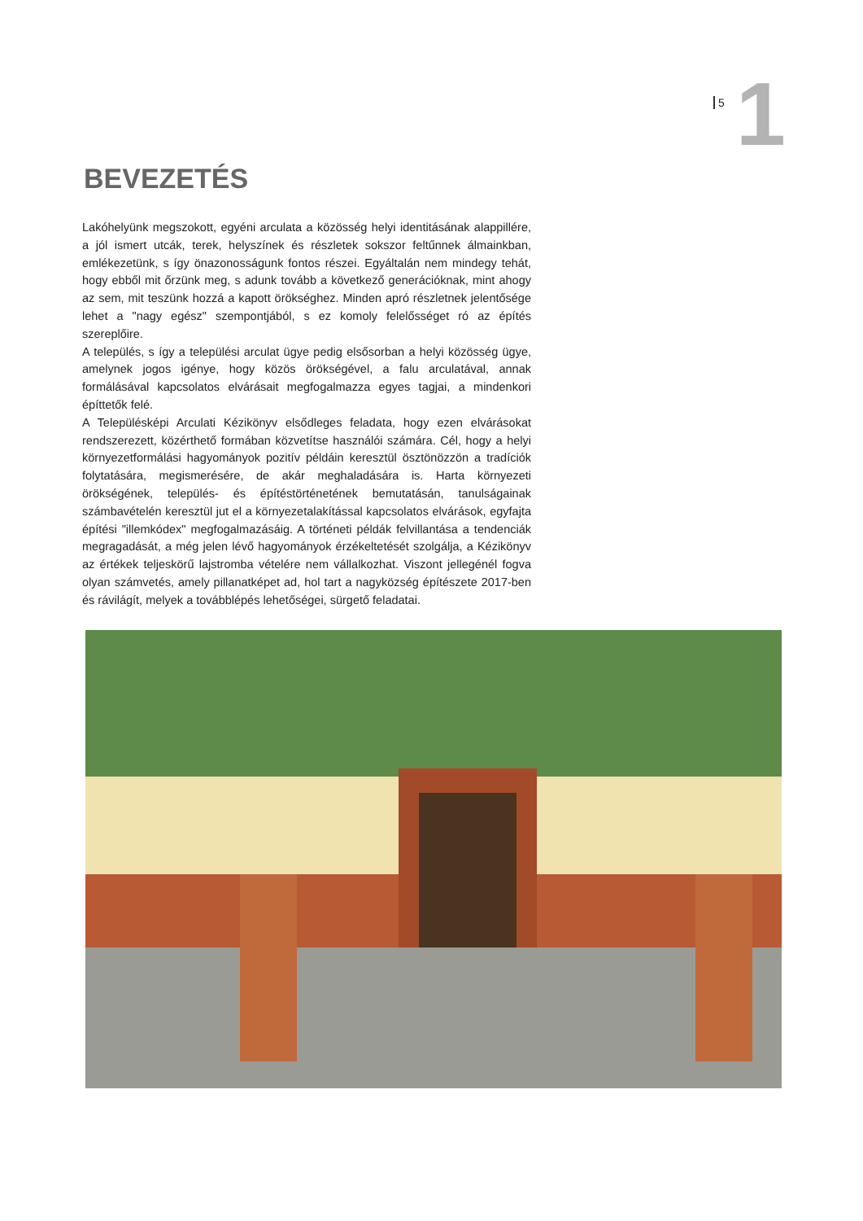5 1
BEVEZETÉS
Lakóhelyünk megszokott, egyéni arculata a közösség helyi identitásának alappillére, a jól ismert utcák, terek, helyszínek és részletek sokszor feltűnnek álmainkban, emlékezetünk, s így önazonosságunk fontos részei. Egyáltalán nem mindegy tehát, hogy ebből mit őrzünk meg, s adunk tovább a következő generációknak, mint ahogy az sem, mit teszünk hozzá a kapott örökséghez. Minden apró részletnek jelentősége lehet a "nagy egész" szempontjából, s ez komoly felelősséget ró az építés szereplőire.
A település, s így a települési arculat ügye pedig elsősorban a helyi közösség ügye, amelynek jogos igénye, hogy közös örökségével, a falu arculatával, annak formálásával kapcsolatos elvárásait megfogalmazza egyes tagjai, a mindenkori építtetők felé.
A Településképi Arculati Kézikönyv elsődleges feladata, hogy ezen elvárásokat rendszerezett, közérthető formában közvetítse használói számára. Cél, hogy a helyi környezetformálási hagyományok pozitív példáin keresztül ösztönözzön a tradíciók folytatására, megismerésére, de akár meghaladására is. Harta környezeti örökségének, település- és építéstörténetének bemutatásán, tanulságainak számbavételén keresztül jut el a környezetalakítással kapcsolatos elvárások, egyfajta építési "illemkódex" megfogalmazásáig. A történeti példák felvillantása a tendenciák megragadását, a még jelen lévő hagyományok érzékeltetését szolgálja, a Kézikönyv az értékek teljeskörű lajstromba vételére nem vállalkozhat. Viszont jellegénél fogva olyan számvetés, amely pillanatképet ad, hol tart a nagyközség építészete 2017-ben és rávilágít, melyek a továbblépés lehetőségei, sürgető feladatai.